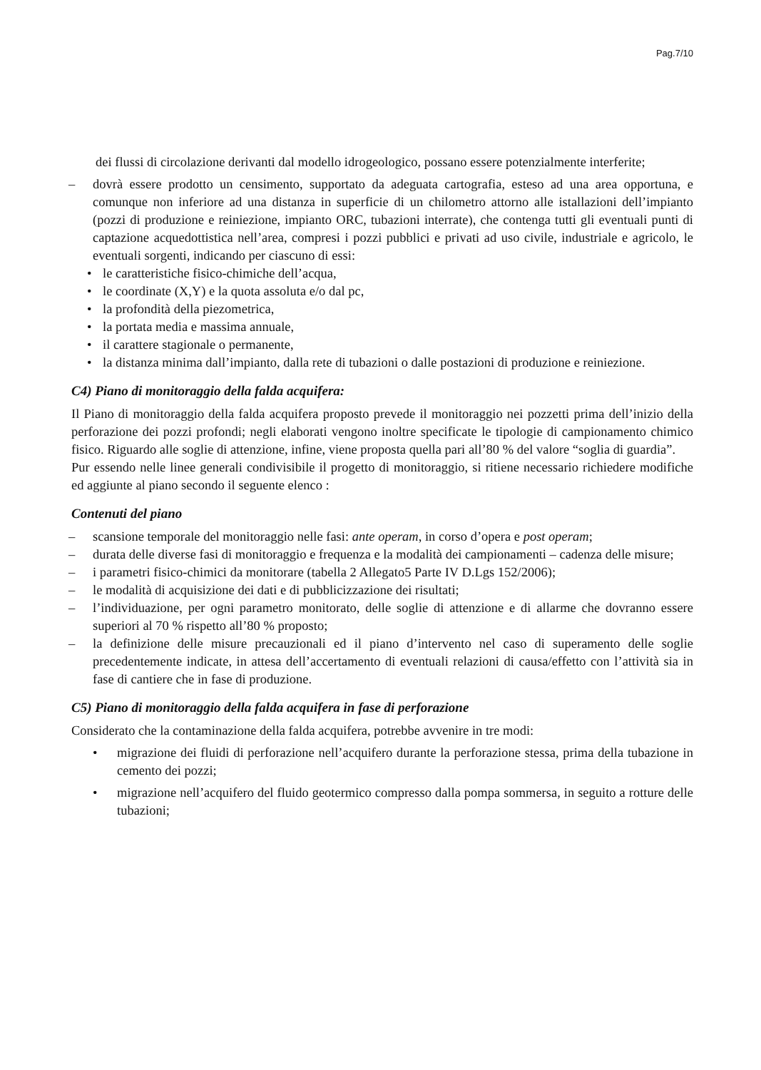Pag.7/10
dei flussi di circolazione derivanti dal modello idrogeologico, possano essere potenzialmente interferite;
– dovrà essere prodotto un censimento, supportato da adeguata cartografia, esteso ad una area opportuna, e comunque non inferiore ad una distanza in superficie di un chilometro attorno alle istallazioni dell’impianto (pozzi di produzione e reiniezione, impianto ORC, tubazioni interrate), che contenga tutti gli eventuali punti di captazione acquedottistica nell’area, compresi i pozzi pubblici e privati ad uso civile, industriale e agricolo, le eventuali sorgenti, indicando per ciascuno di essi:
• le caratteristiche fisico-chimiche dell’acqua,
• le coordinate (X,Y) e la quota assoluta e/o dal pc,
• la profondità della piezometrica,
• la portata media e massima annuale,
• il carattere stagionale o permanente,
• la distanza minima dall’impianto, dalla rete di tubazioni o dalle postazioni di produzione e reiniezione.
C4) Piano di monitoraggio della falda acquifera:
Il Piano di monitoraggio della falda acquifera proposto prevede il monitoraggio nei pozzetti prima dell’inizio della perforazione dei pozzi profondi; negli elaborati vengono inoltre specificate le tipologie di campionamento chimico fisico. Riguardo alle soglie di attenzione, infine, viene proposta quella pari all’80 % del valore “soglia di guardia”.
Pur essendo nelle linee generali condivisibile il progetto di monitoraggio, si ritiene necessario richiedere modifiche ed aggiunte al piano secondo il seguente elenco :
Contenuti del piano
– scansione temporale del monitoraggio nelle fasi: ante operam, in corso d’opera e post operam;
– durata delle diverse fasi di monitoraggio e frequenza e la modalità dei campionamenti – cadenza delle misure;
– i parametri fisico-chimici da monitorare (tabella 2 Allegato5 Parte IV D.Lgs 152/2006);
– le modalità di acquisizione dei dati e di pubblicizzazione dei risultati;
– l’individuazione, per ogni parametro monitorato, delle soglie di attenzione e di allarme che dovranno essere superiori al 70 % rispetto all’80 % proposto;
– la definizione delle misure precauzionali ed il piano d’intervento nel caso di superamento delle soglie precedentemente indicate, in attesa dell’accertamento di eventuali relazioni di causa/effetto con l’attività sia in fase di cantiere che in fase di produzione.
C5) Piano di monitoraggio della falda acquifera in fase di perforazione
Considerato che la contaminazione della falda acquifera, potrebbe avvenire in tre modi:
• migrazione dei fluidi di perforazione nell’acquifero durante la perforazione stessa, prima della tubazione in cemento dei pozzi;
• migrazione nell’acquifero del fluido geotermico compresso dalla pompa sommersa, in seguito a rotture delle tubazioni;